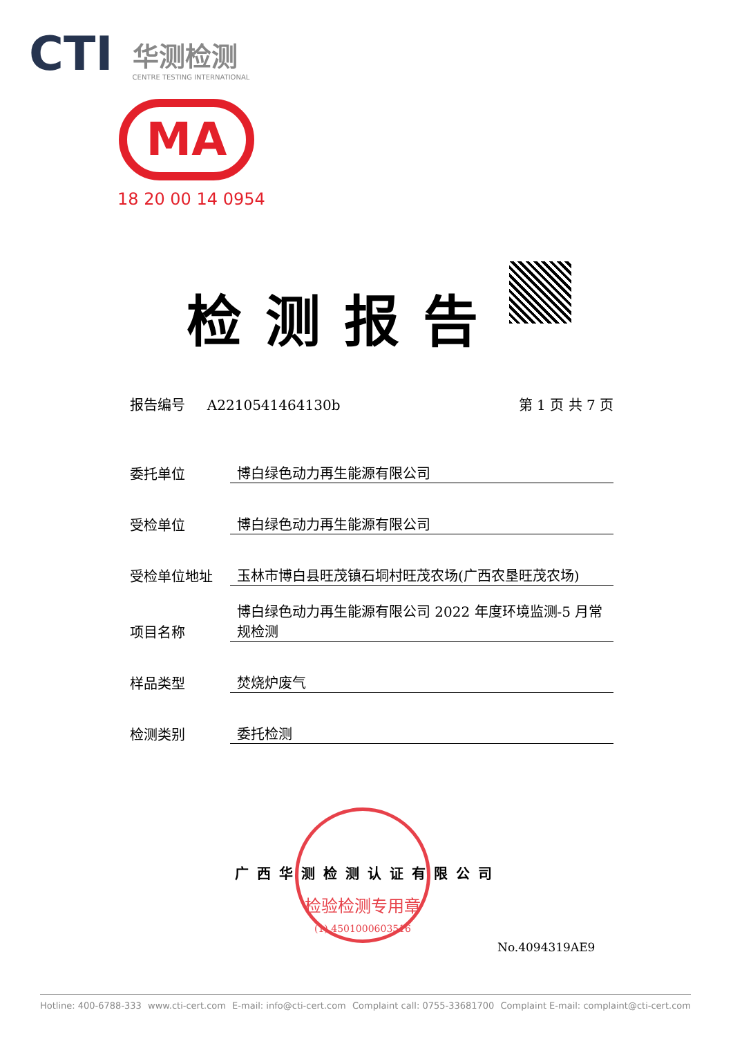CTI 华测检测
CENTRE TESTING INTERNATIONAL
MA
18 20 00 14 0954
检测报告
报告编号 A2210541464130b 第 1 页 共 7 页
委托单位 博白绿色动力再生能源有限公司
受检单位 博白绿色动力再生能源有限公司
受检单位地址 玉林市博白县旺茂镇石垌村旺茂农场(广西农垦旺茂农场)
项目名称 博白绿色动力再生能源有限公司 2022 年度环境监测-5 月常规检测
样品类型 焚烧炉废气
检测类别 委托检测
检验检测专用章
(1) 4501000603516
广西华测检测认证有限公司
No.4094319AE9
Hotline: 400-6788-333 www.cti-cert.com E-mail: info@cti-cert.com Complaint call: 0755-33681700 Complaint E-mail: complaint@cti-cert.com